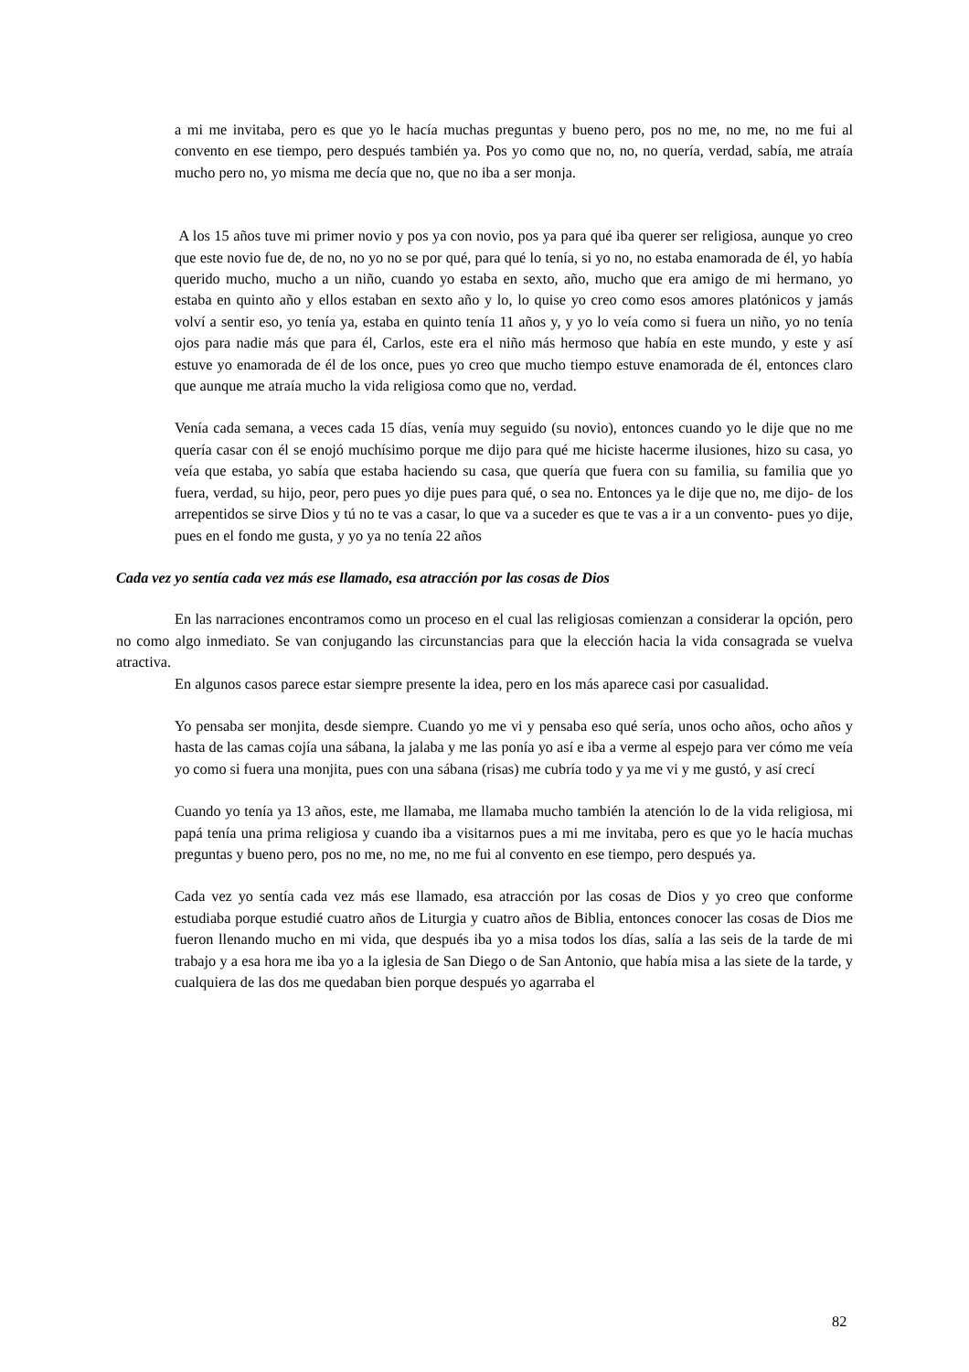a mi me invitaba, pero es que yo le hacía muchas preguntas y bueno pero, pos no me, no me, no me fui al convento en ese tiempo, pero después también ya. Pos yo como que no, no, no quería, verdad, sabía, me atraía mucho pero no, yo misma me decía que no, que no iba a ser monja.
A los 15 años tuve mi primer novio y pos ya con novio, pos ya para qué iba querer ser religiosa, aunque yo creo que este novio fue de, de no, no yo no se por qué, para qué lo tenía, si yo no, no estaba enamorada de él, yo había querido mucho, mucho a un niño, cuando yo estaba en sexto, año, mucho que era amigo de mi hermano, yo estaba en quinto año y ellos estaban en sexto año y lo, lo quise yo creo como esos amores platónicos y jamás volví a sentir eso, yo tenía ya, estaba en quinto tenía 11 años y, y yo lo veía como si fuera un niño, yo no tenía ojos para nadie más que para él, Carlos, este era el niño más hermoso que había en este mundo, y este y así estuve yo enamorada de él de los once, pues yo creo que mucho tiempo estuve enamorada de él, entonces claro que aunque me atraía mucho la vida religiosa como que no, verdad.
Venía cada semana, a veces cada 15 días, venía muy seguido (su novio), entonces cuando yo le dije que no me quería casar con él se enojó muchísimo porque me dijo para qué me hiciste hacerme ilusiones, hizo su casa, yo veía que estaba, yo sabía que estaba haciendo su casa, que quería que fuera con su familia, su familia que yo fuera, verdad, su hijo, peor, pero pues yo dije pues para qué, o sea no. Entonces ya le dije que no, me dijo- de los arrepentidos se sirve Dios y tú no te vas a casar, lo que va a suceder es que te vas a ir a un convento- pues yo dije, pues en el fondo me gusta, y yo ya no tenía 22 años
Cada vez yo sentía cada vez más ese llamado, esa atracción por las cosas de Dios
En las narraciones encontramos como un proceso en el cual las religiosas comienzan a considerar la opción, pero no como algo inmediato. Se van conjugando las circunstancias para que la elección hacia la vida consagrada se vuelva atractiva.
En algunos casos parece estar siempre presente la idea, pero en los más aparece casi por casualidad.
Yo pensaba ser monjita, desde siempre. Cuando yo me vi y pensaba eso qué sería, unos ocho años, ocho años y hasta de las camas cojía una sábana, la jalaba y me las ponía yo así e iba a verme al espejo para ver cómo me veía yo como si fuera una monjita, pues con una sábana (risas) me cubría todo y ya me vi y me gustó, y así crecí
Cuando yo tenía ya 13 años, este, me llamaba, me llamaba mucho también la atención lo de la vida religiosa, mi papá tenía una prima religiosa y cuando iba a visitarnos pues a mi me invitaba, pero es que yo le hacía muchas preguntas y bueno pero, pos no me, no me, no me fui al convento en ese tiempo, pero después ya.
Cada vez yo sentía cada vez más ese llamado, esa atracción por las cosas de Dios y yo creo que conforme estudiaba porque estudié cuatro años de Liturgia y cuatro años de Biblia, entonces conocer las cosas de Dios me fueron llenando mucho en mi vida, que después iba yo a misa todos los días, salía a las seis de la tarde de mi trabajo y a esa hora me iba yo a la iglesia de San Diego o de San Antonio, que había misa a las siete de la tarde, y cualquiera de las dos me quedaban bien porque después yo agarraba el
82